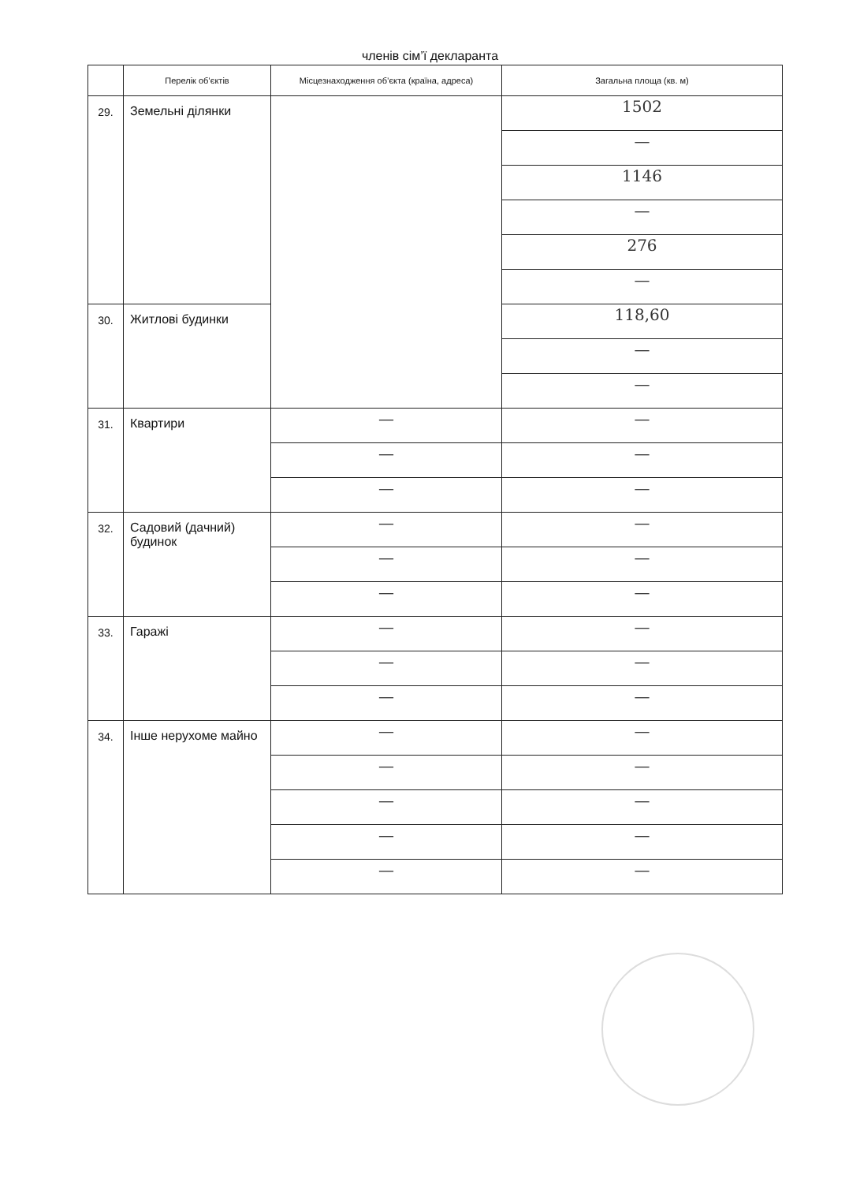членів сім’ї декларанта
| | Перелік об’єктів | Місцезнаходження об’єкта (країна, адреса) | Загальна площа (кв. м) |
| --- | --- | --- | --- |
| 29. | Земельні ділянки | | 1502 |
| | | | — |
| | | | 1146 |
| | | | — |
| | | | 276 |
| | | | — |
| 30. | Житлові будинки | | 118,60 |
| | | | — |
| | | | — |
| 31. | Квартири | — | — |
| | | — | — |
| | | — | — |
| 32. | Садовий (дачний) будинок | — | — |
| | | — | — |
| | | — | — |
| 33. | Гаражі | — | — |
| | | — | — |
| | | — | — |
| 34. | Інше нерухоме майно | — | — |
| | | — | — |
| | | — | — |
| | | — | — |
| | | — | — |